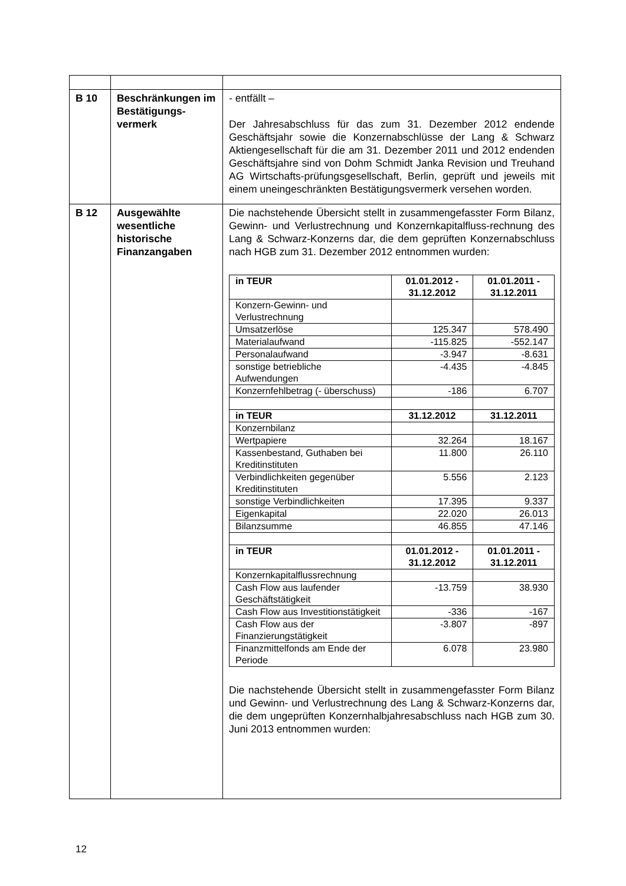| B 10 | Beschränkungen im Bestätigungs-vermerk | - entfällt – Der Jahresabschluss für das zum 31. Dezember 2012 endende Geschäftsjahr sowie die Konzernabschlüsse der Lang & Schwarz Aktiengesellschaft für die am 31. Dezember 2011 und 2012 endenden Geschäftsjahre sind von Dohm Schmidt Janka Revision und Treuhand AG Wirtschafts-prüfungsgesellschaft, Berlin, geprüft und jeweils mit einem uneingeschränkten Bestätigungsvermerk versehen worden. |
| B 12 | Ausgewählte wesentliche historische Finanzangaben | Die nachstehende Übersicht stellt in zusammengefasster Form Bilanz, Gewinn- und Verlustrechnung und Konzernkapitalfluss-rechnung des Lang & Schwarz-Konzerns dar, die dem geprüften Konzernabschluss nach HGB zum 31. Dezember 2012 entnommen wurden: / in TEUR / 01.01.2012 - 31.12.2012 / 01.01.2011 - 31.12.2011 / / --- / --- / --- / / Konzern-Gewinn- und Verlustrechnung / / / / Umsatzerlöse / 125.347 / 578.490 / / Materialaufwand / -115.825 / -552.147 / / Personalaufwand / -3.947 / -8.631 / / sonstige betriebliche Aufwendungen / -4.435 / -4.845 / / Konzernfehlbetrag (- überschuss) / -186 / 6.707 / / in TEUR / 31.12.2012 / 31.12.2011 / / Konzernbilanz / / / / Wertpapiere / 32.264 / 18.167 / / Kassenbestand, Guthaben bei Kreditinstituten / 11.800 / 26.110 / / Verbindlichkeiten gegenüber Kreditinstituten / 5.556 / 2.123 / / sonstige Verbindlichkeiten / 17.395 / 9.337 / / Eigenkapital / 22.020 / 26.013 / / Bilanzsumme / 46.855 / 47.146 / / in TEUR / 01.01.2012 - 31.12.2012 / 01.01.2011 - 31.12.2011 / / Konzernkapitalflussrechnung / / / / Cash Flow aus laufender Geschäftstätigkeit / -13.759 / 38.930 / / Cash Flow aus Investitionstätigkeit / -336 / -167 / / Cash Flow aus der Finanzierungstätigkeit / -3.807 / -897 / / Finanzmittelfonds am Ende der Periode / 6.078 / 23.980 / Die nachstehende Übersicht stellt in zusammengefasster Form Bilanz und Gewinn- und Verlustrechnung des Lang & Schwarz-Konzerns dar, die dem ungeprüften Konzernhalbjahresabschluss nach HGB zum 30. Juni 2013 entnommen wurden: |
12